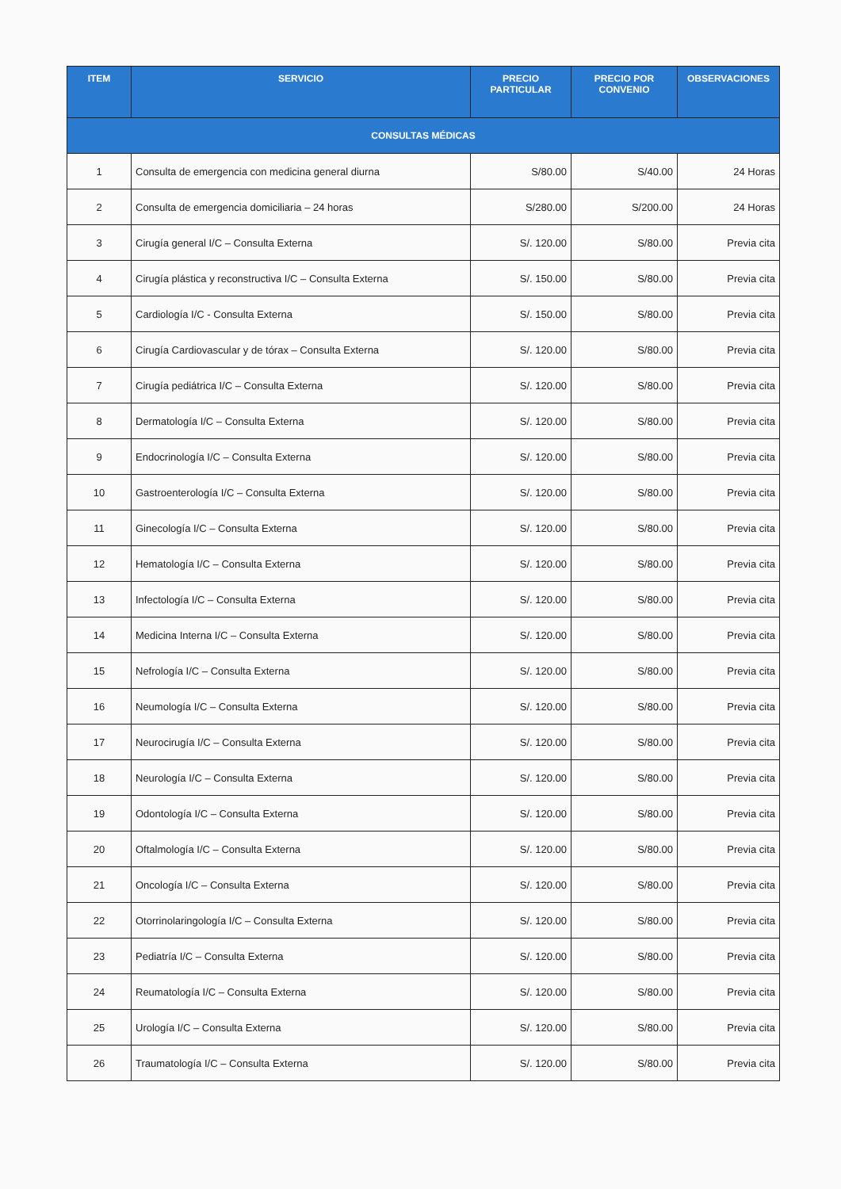| ITEM | SERVICIO | PRECIO PARTICULAR | PRECIO POR CONVENIO | OBSERVACIONES |
| --- | --- | --- | --- | --- |
| CONSULTAS MÉDICAS | | | | |
| 1 | Consulta de emergencia con medicina general diurna | S/80.00 | S/40.00 | 24 Horas |
| 2 | Consulta de emergencia domiciliaria – 24 horas | S/280.00 | S/200.00 | 24 Horas |
| 3 | Cirugía general I/C – Consulta Externa | S/. 120.00 | S/80.00 | Previa cita |
| 4 | Cirugía plástica y reconstructiva I/C – Consulta Externa | S/. 150.00 | S/80.00 | Previa cita |
| 5 | Cardiología I/C - Consulta Externa | S/. 150.00 | S/80.00 | Previa cita |
| 6 | Cirugía Cardiovascular y de tórax – Consulta Externa | S/. 120.00 | S/80.00 | Previa cita |
| 7 | Cirugía pediátrica I/C – Consulta Externa | S/. 120.00 | S/80.00 | Previa cita |
| 8 | Dermatología I/C – Consulta Externa | S/. 120.00 | S/80.00 | Previa cita |
| 9 | Endocrinología I/C – Consulta Externa | S/. 120.00 | S/80.00 | Previa cita |
| 10 | Gastroenterología I/C – Consulta Externa | S/. 120.00 | S/80.00 | Previa cita |
| 11 | Ginecología I/C – Consulta Externa | S/. 120.00 | S/80.00 | Previa cita |
| 12 | Hematología I/C – Consulta Externa | S/. 120.00 | S/80.00 | Previa cita |
| 13 | Infectología I/C – Consulta Externa | S/. 120.00 | S/80.00 | Previa cita |
| 14 | Medicina Interna I/C – Consulta Externa | S/. 120.00 | S/80.00 | Previa cita |
| 15 | Nefrología I/C – Consulta Externa | S/. 120.00 | S/80.00 | Previa cita |
| 16 | Neumología I/C – Consulta Externa | S/. 120.00 | S/80.00 | Previa cita |
| 17 | Neurocirugía I/C – Consulta Externa | S/. 120.00 | S/80.00 | Previa cita |
| 18 | Neurología I/C – Consulta Externa | S/. 120.00 | S/80.00 | Previa cita |
| 19 | Odontología I/C – Consulta Externa | S/. 120.00 | S/80.00 | Previa cita |
| 20 | Oftalmología I/C – Consulta Externa | S/. 120.00 | S/80.00 | Previa cita |
| 21 | Oncología I/C – Consulta Externa | S/. 120.00 | S/80.00 | Previa cita |
| 22 | Otorrinolaringología I/C – Consulta Externa | S/. 120.00 | S/80.00 | Previa cita |
| 23 | Pediatría I/C – Consulta Externa | S/. 120.00 | S/80.00 | Previa cita |
| 24 | Reumatología I/C – Consulta Externa | S/. 120.00 | S/80.00 | Previa cita |
| 25 | Urología I/C – Consulta Externa | S/. 120.00 | S/80.00 | Previa cita |
| 26 | Traumatología I/C – Consulta Externa | S/. 120.00 | S/80.00 | Previa cita |